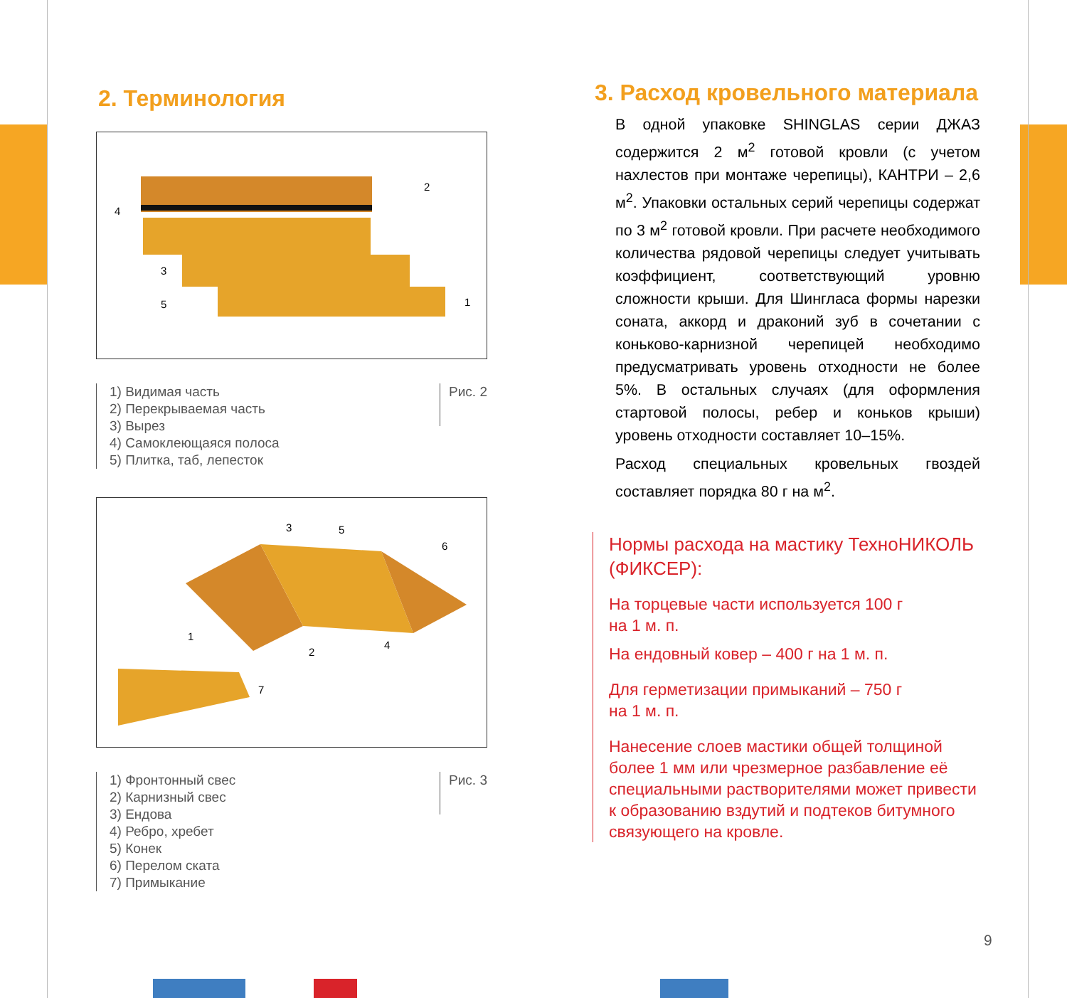2. Терминология
4
2
3
5
1
1) Видимая часть
2) Перекрываемая часть
3) Вырез
4) Самоклеющаяся полоса
5) Плитка, таб, лепесток
Рис. 2
1
2
3
4
5
6
7
1) Фронтонный свес
2) Карнизный свес
3) Ендова
4) Ребро, хребет
5) Конек
6) Перелом ската
7) Примыкание
Рис. 3
3. Расход кровельного материала
В одной упаковке SHINGLAS серии ДЖАЗ содержится 2 м<sup>2</sup> готовой кровли (с учетом нахлестов при монтаже черепицы), КАНТРИ – 2,6 м<sup>2</sup>. Упаковки остальных серий черепицы содержат по 3 м<sup>2</sup> готовой кровли. При расчете необходимого количества рядовой черепицы следует учитывать коэффициент, соответствующий уровню сложности крыши. Для Шингласа формы нарезки соната, аккорд и драконий зуб в сочетании с коньково-карнизной черепицей необходимо предусматривать уровень отходности не более 5%. В остальных случаях (для оформления стартовой полосы, ребер и коньков крыши) уровень отходности составляет 10–15%.
Расход специальных кровельных гвоздей составляет порядка 80 г на м<sup>2</sup>.
Нормы расхода на мастику ТехноНИКОЛЬ (ФИКСЕР):
На торцевые части используется 100 г
на 1 м. п.
На ендовный ковер – 400 г на 1 м. п.
Для герметизации примыканий – 750 г
на 1 м. п.
Нанесение слоев мастики общей толщиной более 1 мм или чрезмерное разбавление её специальными растворителями может привести к образованию вздутий и подтеков битумного связующего на кровле.
9